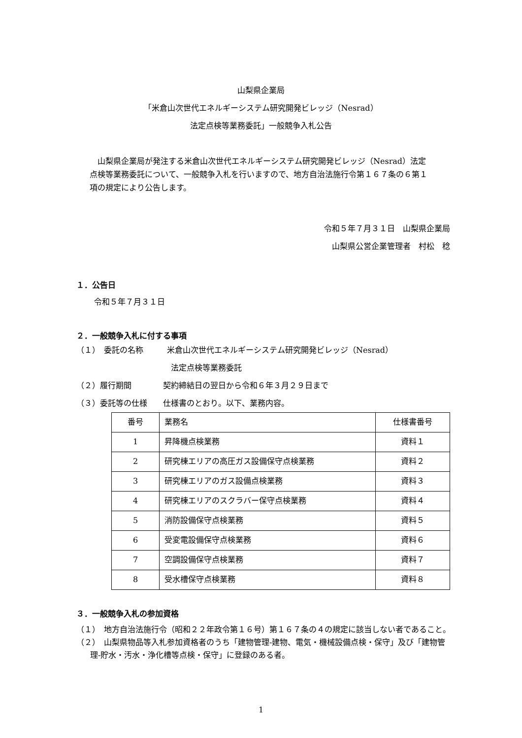山梨県企業局
「米倉山次世代エネルギーシステム研究開発ビレッジ（Nesrad）
法定点検等業務委託」一般競争入札公告
　山梨県企業局が発注する米倉山次世代エネルギーシステム研究開発ビレッジ（Nesrad）法定点検等業務委託について、一般競争入札を行いますので、地方自治法施行令第１６７条の６第１項の規定により公告します。
令和５年７月３１日　山梨県企業局
山梨県公営企業管理者　村松　稔
１．公告日
令和５年７月３１日
２．一般競争入札に付する事項
（１）　委託の名称　　　米倉山次世代エネルギーシステム研究開発ビレッジ（Nesrad）
　　　　　　　　　　　　法定点検等業務委託
（２）履行期間　　　　契約締結日の翌日から令和６年３月２９日まで
（３）委託等の仕様　　仕様書のとおり。以下、業務内容。
| 番号 | 業務名 | 仕様書番号 |
| --- | --- | --- |
| 1 | 昇降機点検業務 | 資料１ |
| 2 | 研究棟エリアの高圧ガス設備保守点検業務 | 資料２ |
| 3 | 研究棟エリアのガス設備点検業務 | 資料３ |
| 4 | 研究棟エリアのスクラバー保守点検業務 | 資料４ |
| 5 | 消防設備保守点検業務 | 資料５ |
| 6 | 受変電設備保守点検業務 | 資料６ |
| 7 | 空調設備保守点検業務 | 資料７ |
| 8 | 受水槽保守点検業務 | 資料８ |
３．一般競争入札の参加資格
（１）　地方自治法施行令（昭和２２年政令第１６号）第１６７条の４の規定に該当しない者であること。
（２）　山梨県物品等入札参加資格者のうち「建物管理-建物、電気・機械設備点検・保守」及び「建物管理-貯水・汚水・浄化槽等点検・保守」に登録のある者。
1